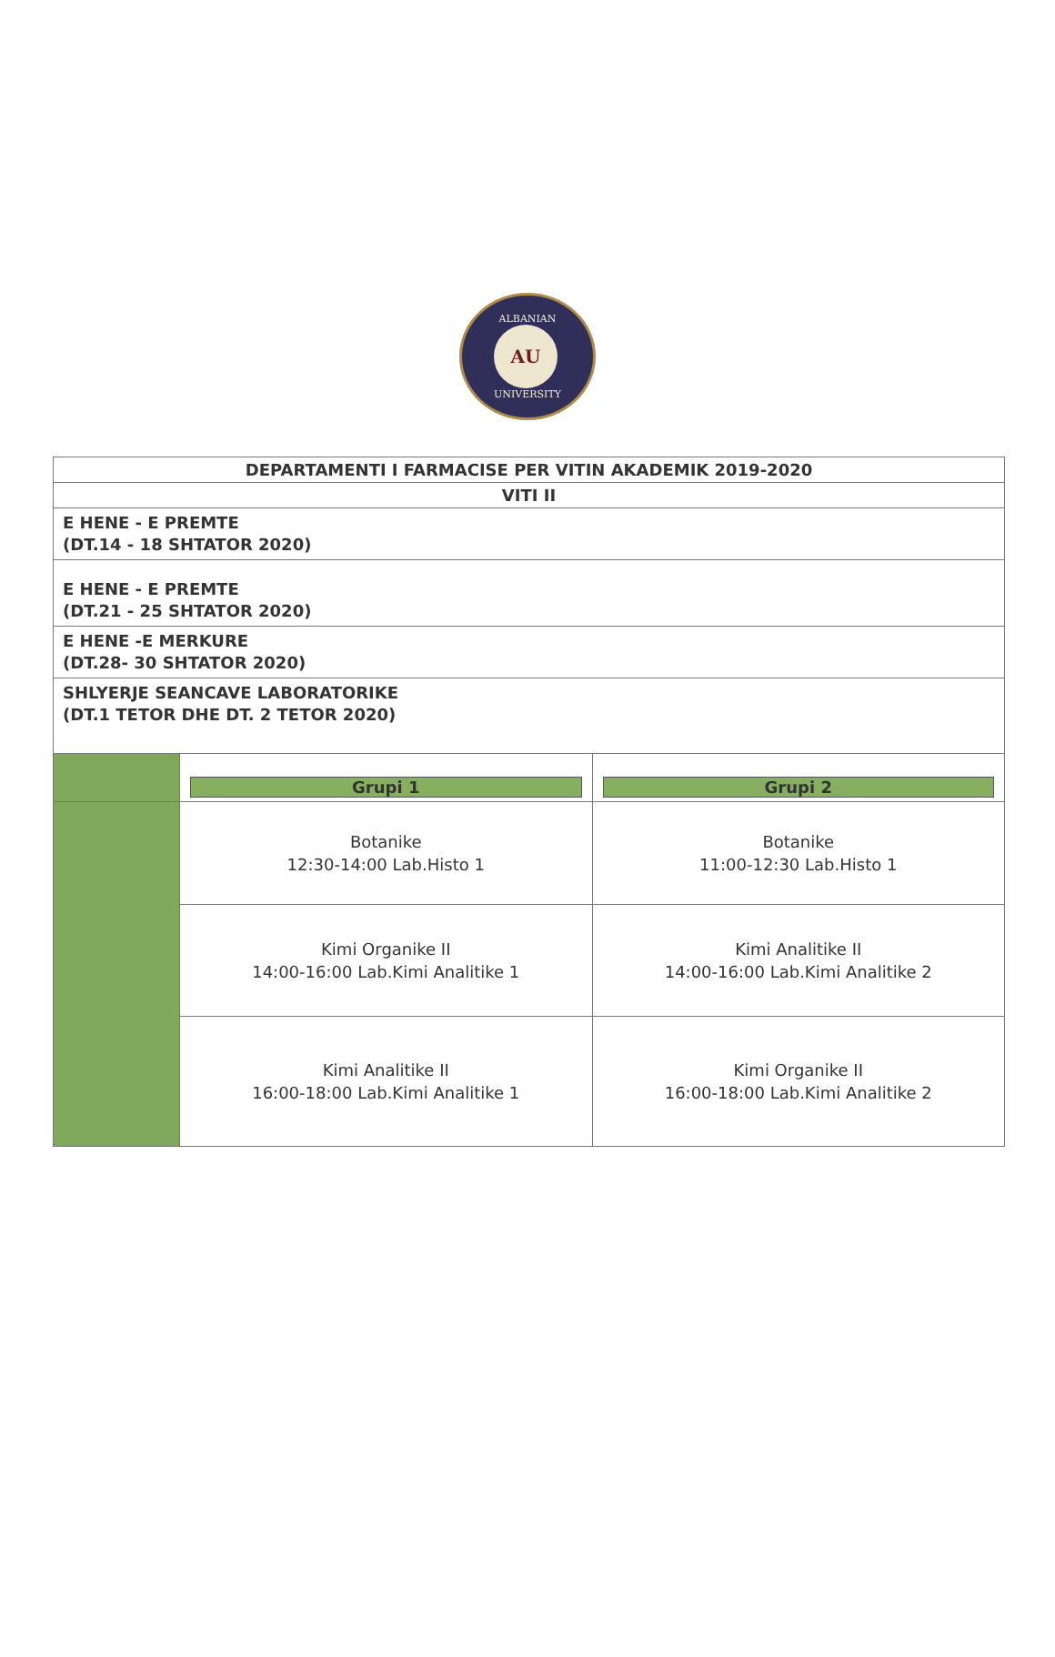ALBANIAN
AU
UNIVERSITY
| DEPARTAMENTI I FARMACISE PER VITIN AKADEMIK 2019-2020 | | |
| VITI II | | |
| E HENE - E PREMTE (DT.14 - 18 SHTATOR 2020) | | |
| E HENE - E PREMTE (DT.21 - 25 SHTATOR 2020) | | |
| E HENE -E MERKURE (DT.28- 30 SHTATOR 2020) | | |
| SHLYERJE SEANCAVE LABORATORIKE (DT.1 TETOR DHE DT. 2 TETOR 2020) | | |
| | Grupi 1 | Grupi 2 |
| | Botanike 12:30-14:00 Lab.Histo 1 | Botanike 11:00-12:30 Lab.Histo 1 |
| | Kimi Organike II 14:00-16:00 Lab.Kimi Analitike 1 | Kimi Analitike II 14:00-16:00 Lab.Kimi Analitike 2 |
| | Kimi Analitike II 16:00-18:00 Lab.Kimi Analitike 1 | Kimi Organike II 16:00-18:00 Lab.Kimi Analitike 2 |